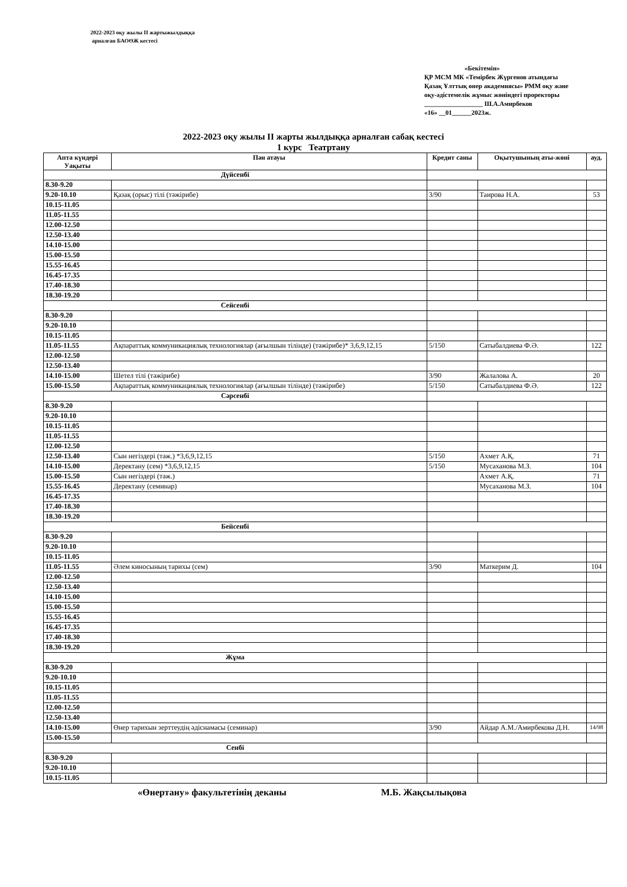2022-2023 оқу жылы II жартыжылдыққа
арналған БАОӨЖ кестесі
«Бекітемін»
ҚР МСМ МК «Темірбек Жүргенов атындағы Қазақ Ұлттық өнер академиясы» РММ оқу және оқу-әдістемелік жұмыс жөніндегі проректоры
__________________ Ш.А.Амирбеков
«16» __01______2023ж.
2022-2023 оқу жылы II жарты жылдыққа арналған сабақ кестесі
1 курс Театртану
| Апта күндері Уақыты | Пән атауы | Кредит саны | Оқытушының аты-жөні | ауд. |
| --- | --- | --- | --- | --- |
| Дүйсенбі | | | | |
| 8.30-9.20 | | | | |
| 9.20-10.10 | Қазақ (орыс) тілі (тәжірибе) | 3/90 | Таирова Н.А. | 53 |
| 10.15-11.05 | | | | |
| 11.05-11.55 | | | | |
| 12.00-12.50 | | | | |
| 12.50-13.40 | | | | |
| 14.10-15.00 | | | | |
| 15.00-15.50 | | | | |
| 15.55-16.45 | | | | |
| 16.45-17.35 | | | | |
| 17.40-18.30 | | | | |
| 18.30-19.20 | | | | |
| Сейсенбі | | | | |
| 8.30-9.20 | | | | |
| 9.20-10.10 | | | | |
| 10.15-11.05 | | | | |
| 11.05-11.55 | Ақпараттық коммуникациялық технологиялар (ағылшын тілінде) (тәжірибе)* 3,6,9,12,15 | 5/150 | Сатыбалдиева Ф.Ә. | 122 |
| 12.00-12.50 | | | | |
| 12.50-13.40 | | | | |
| 14.10-15.00 | Шетел тілі (тәжірибе) | 3/90 | Жалалова А. | 20 |
| 15.00-15.50 | Ақпараттық коммуникациялық технологиялар (ағылшын тілінде) (тәжірибе) | 5/150 | Сатыбалдиева Ф.Ә. | 122 |
| Сәрсенбі | | | | |
| 8.30-9.20 | | | | |
| 9.20-10.10 | | | | |
| 10.15-11.05 | | | | |
| 11.05-11.55 | | | | |
| 12.00-12.50 | | | | |
| 12.50-13.40 | Сын негіздері (тәж.) *3,6,9,12,15 | 5/150 | Ахмет А.Қ. | 71 |
| 14.10-15.00 | Деректану (сем) *3,6,9,12,15 | 5/150 | Мусаханова М.З. | 104 |
| 15.00-15.50 | Сын негіздері (тәж.) | | Ахмет А.Қ. | 71 |
| 15.55-16.45 | Деректану (семинар) | | Мусаханова М.З. | 104 |
| 16.45-17.35 | | | | |
| 17.40-18.30 | | | | |
| 18.30-19.20 | | | | |
| Бейсенбі | | | | |
| 8.30-9.20 | | | | |
| 9.20-10.10 | | | | |
| 10.15-11.05 | | | | |
| 11.05-11.55 | Әлем киносының тарихы (сем) | 3/90 | Маткерим Д. | 104 |
| 12.00-12.50 | | | | |
| 12.50-13.40 | | | | |
| 14.10-15.00 | | | | |
| 15.00-15.50 | | | | |
| 15.55-16.45 | | | | |
| 16.45-17.35 | | | | |
| 17.40-18.30 | | | | |
| 18.30-19.20 | | | | |
| Жұма | | | | |
| 8.30-9.20 | | | | |
| 9.20-10.10 | | | | |
| 10.15-11.05 | | | | |
| 11.05-11.55 | | | | |
| 12.00-12.50 | | | | |
| 12.50-13.40 | | | | |
| 14.10-15.00 | Өнер тарихын зерттеудің әдіснамасы (семинар) | 3/90 | Айдар А.М./Амирбекова Д.Н. | 14/98 |
| 15.00-15.50 | | | | |
| Сенбі | | | | |
| 8.30-9.20 | | | | |
| 9.20-10.10 | | | | |
| 10.15-11.05 | | | | |
«Өнертану» факультетінің деканы М.Б. Жақсылықова